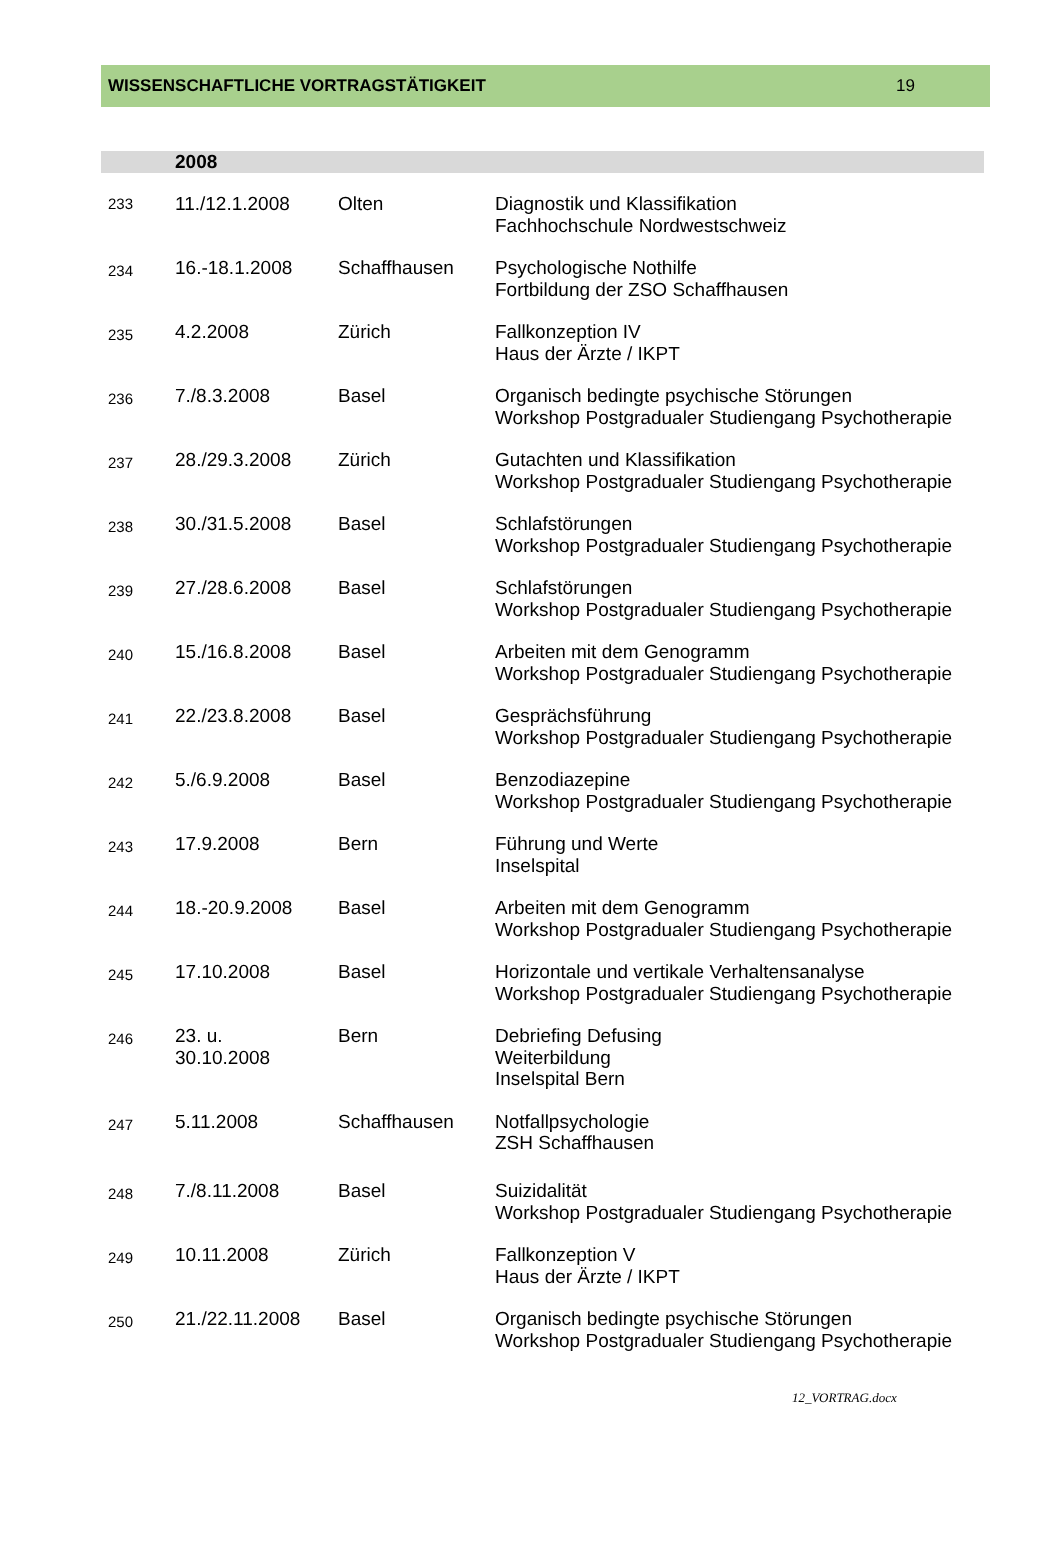WISSENSCHAFTLICHE VORTRAGSTÄTIGKEIT 19
| | 2008 | | |
| --- | --- | --- | --- |
| 233 | 11./12.1.2008 | Olten | Diagnostik und Klassifikation Fachhochschule Nordwestschweiz |
| 234 | 16.-18.1.2008 | Schaffhausen | Psychologische Nothilfe Fortbildung der ZSO Schaffhausen |
| 235 | 4.2.2008 | Zürich | Fallkonzeption IV Haus der Ärzte / IKPT |
| 236 | 7./8.3.2008 | Basel | Organisch bedingte psychische Störungen Workshop Postgradualer Studiengang Psychotherapie |
| 237 | 28./29.3.2008 | Zürich | Gutachten und Klassifikation Workshop Postgradualer Studiengang Psychotherapie |
| 238 | 30./31.5.2008 | Basel | Schlafstörungen Workshop Postgradualer Studiengang Psychotherapie |
| 239 | 27./28.6.2008 | Basel | Schlafstörungen Workshop Postgradualer Studiengang Psychotherapie |
| 240 | 15./16.8.2008 | Basel | Arbeiten mit dem Genogramm Workshop Postgradualer Studiengang Psychotherapie |
| 241 | 22./23.8.2008 | Basel | Gesprächsführung Workshop Postgradualer Studiengang Psychotherapie |
| 242 | 5./6.9.2008 | Basel | Benzodiazepine Workshop Postgradualer Studiengang Psychotherapie |
| 243 | 17.9.2008 | Bern | Führung und Werte Inselspital |
| 244 | 18.-20.9.2008 | Basel | Arbeiten mit dem Genogramm Workshop Postgradualer Studiengang Psychotherapie |
| 245 | 17.10.2008 | Basel | Horizontale und vertikale Verhaltensanalyse Workshop Postgradualer Studiengang Psychotherapie |
| 246 | 23. u. 30.10.2008 | Bern | Debriefing Defusing Weiterbildung Inselspital Bern |
| 247 | 5.11.2008 | Schaffhausen | Notfallpsychologie ZSH Schaffhausen |
| 248 | 7./8.11.2008 | Basel | Suizidalität Workshop Postgradualer Studiengang Psychotherapie |
| 249 | 10.11.2008 | Zürich | Fallkonzeption V Haus der Ärzte / IKPT |
| 250 | 21./22.11.2008 | Basel | Organisch bedingte psychische Störungen Workshop Postgradualer Studiengang Psychotherapie |
12_VORTRAG.docx